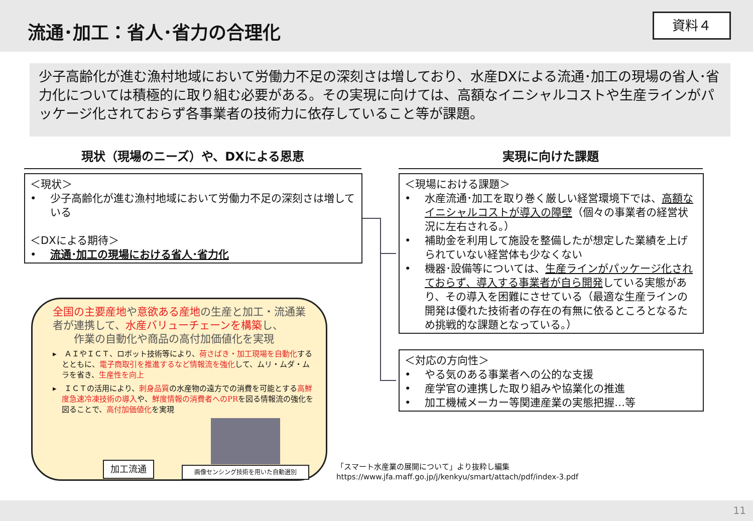流通･加工：省人･省力の合理化 資料４
少子高齢化が進む漁村地域において労働力不足の深刻さは増しており、水産DXによる流通･加工の現場の省人･省力化については積極的に取り組む必要がある。その実現に向けては、高額なイニシャルコストや生産ラインがパッケージ化されておらず各事業者の技術力に依存していること等が課題。
現状（現場のニーズ）や、DXによる恩恵 実現に向けた課題
＜現状＞
•　 少子高齢化が進む漁村地域において労働力不足の深刻さは増している
＜DXによる期待＞
•　 流通･加工の現場における省人･省力化
＜現場における課題＞
•　 水産流通･加工を取り巻く厳しい経営環境下では、高額なイニシャルコストが導入の障壁（個々の事業者の経営状況に左右される。）
•　 補助金を利用して施設を整備したが想定した業績を上げられていない経営体も少なくない
•　 機器･設備等については、生産ラインがパッケージ化されておらず、導入する事業者が自ら開発している実態があり、その導入を困難にさせている（最適な生産ラインの開発は優れた技術者の存在の有無に依るところとなるため挑戦的な課題となっている。）
＜対応の方向性＞
•　 やる気のある事業者への公的な支援
•　 産学官の連携した取り組みや協業化の推進
•　 加工機械メーカー等関連産業の実態把握…等
全国の主要産地や意欲ある産地の生産と加工・流通業者が連携して、水産バリューチェーンを構築し、
　　作業の自動化や商品の高付加価値化を実現
▸　ＡＩやＩＣＴ、ロボット技術等により、荷さばき・加工現場を自動化するとともに、電子商取引を推進するなど情報流を強化して、ムリ・ムダ・ムラを省き、生産性を向上
▸　ＩＣＴの活用により、刺身品質の水産物の遠方での消費を可能とする高鮮度急速冷凍技術の導入や、鮮度情報の消費者へのPRを図る情報流の強化を図ることで、高付加価値化を実現
加工流通 画像センシング技術を用いた自動選別
「スマート水産業の展開について」より抜粋し編集
https://www.jfa.maff.go.jp/j/kenkyu/smart/attach/pdf/index-3.pdf
11